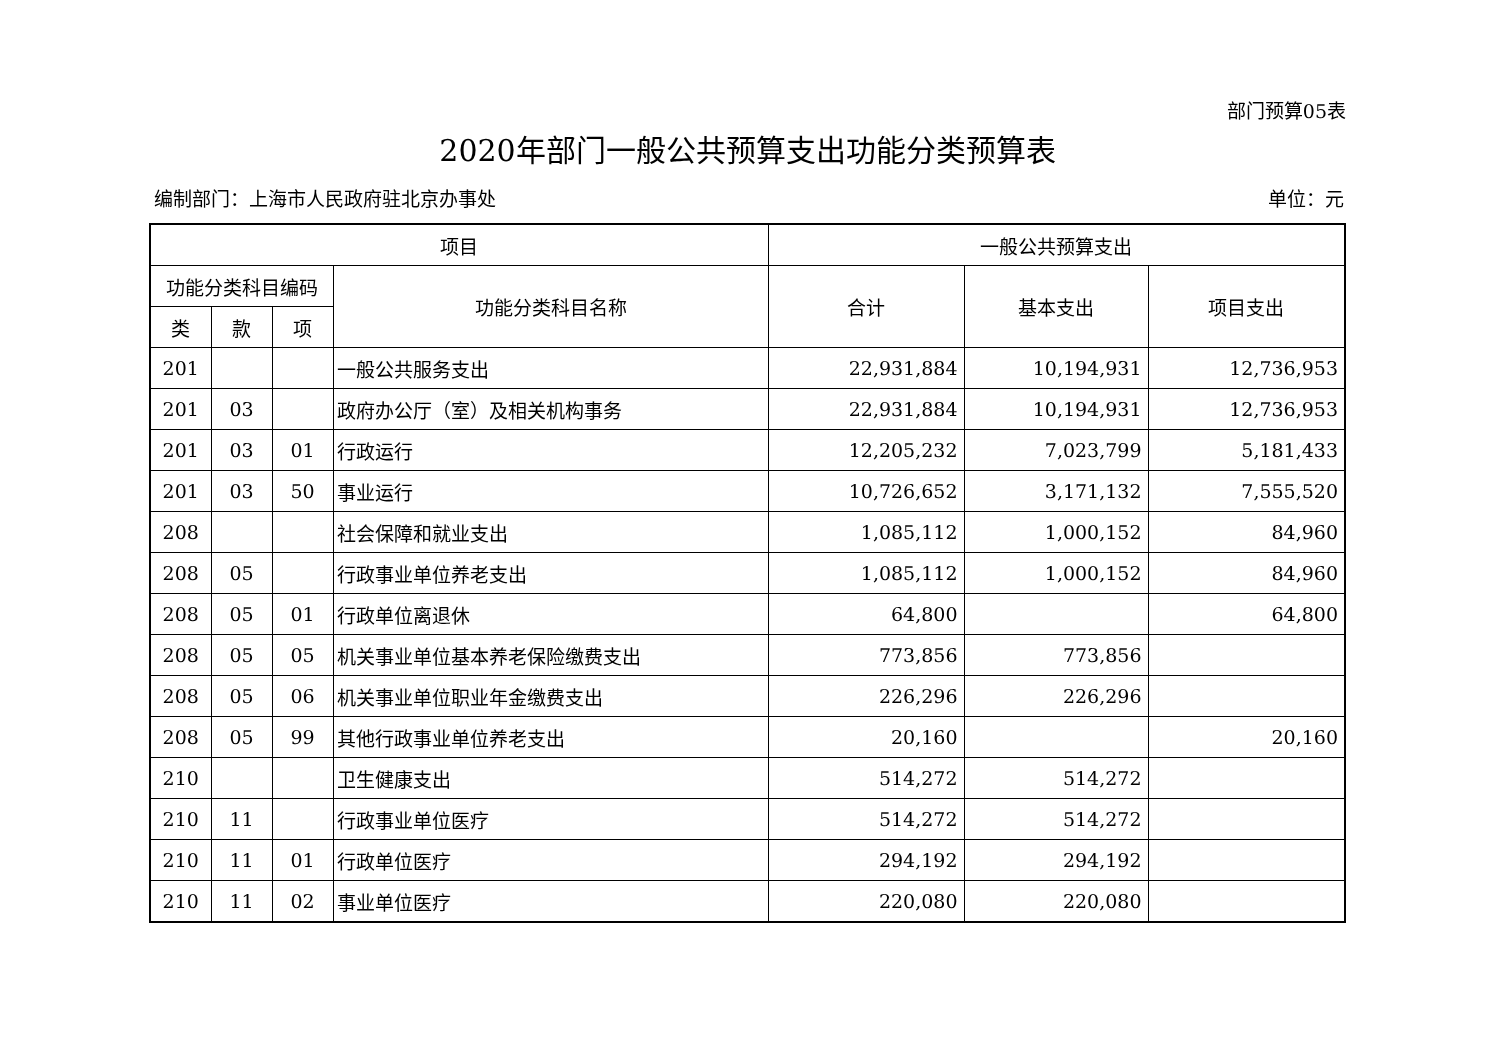部门预算05表
2020年部门一般公共预算支出功能分类预算表
编制部门：上海市人民政府驻北京办事处 单位：元
| 项目 | | | | 一般公共预算支出 | | |
| --- | --- | --- | --- | --- | --- | --- |
| 功能分类科目编码 | | | 功能分类科目名称 | 合计 | 基本支出 | 项目支出 |
| 类 | 款 | 项 | | | | |
| 201 | | | 一般公共服务支出 | 22,931,884 | 10,194,931 | 12,736,953 |
| 201 | 03 | | 政府办公厅（室）及相关机构事务 | 22,931,884 | 10,194,931 | 12,736,953 |
| 201 | 03 | 01 | 行政运行 | 12,205,232 | 7,023,799 | 5,181,433 |
| 201 | 03 | 50 | 事业运行 | 10,726,652 | 3,171,132 | 7,555,520 |
| 208 | | | 社会保障和就业支出 | 1,085,112 | 1,000,152 | 84,960 |
| 208 | 05 | | 行政事业单位养老支出 | 1,085,112 | 1,000,152 | 84,960 |
| 208 | 05 | 01 | 行政单位离退休 | 64,800 | | 64,800 |
| 208 | 05 | 05 | 机关事业单位基本养老保险缴费支出 | 773,856 | 773,856 | |
| 208 | 05 | 06 | 机关事业单位职业年金缴费支出 | 226,296 | 226,296 | |
| 208 | 05 | 99 | 其他行政事业单位养老支出 | 20,160 | | 20,160 |
| 210 | | | 卫生健康支出 | 514,272 | 514,272 | |
| 210 | 11 | | 行政事业单位医疗 | 514,272 | 514,272 | |
| 210 | 11 | 01 | 行政单位医疗 | 294,192 | 294,192 | |
| 210 | 11 | 02 | 事业单位医疗 | 220,080 | 220,080 | |